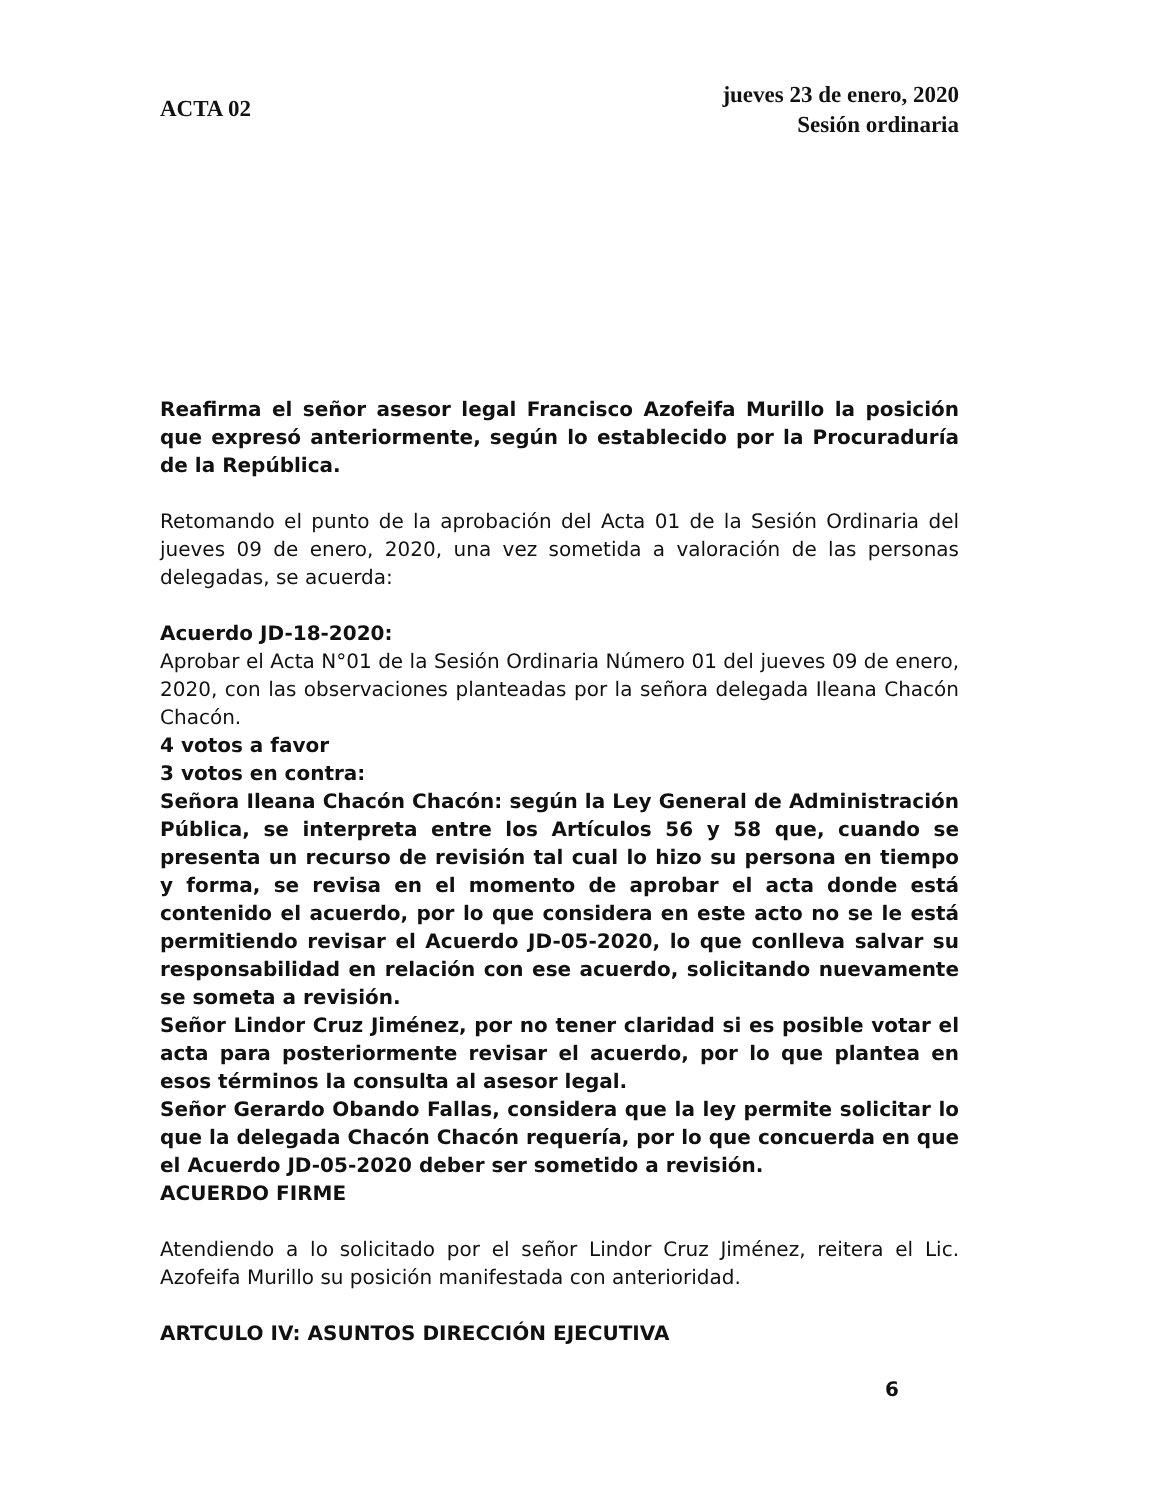ACTA 02
jueves 23 de enero, 2020
Sesión ordinaria
Reafirma el señor asesor legal Francisco Azofeifa Murillo la posición que expresó anteriormente, según lo establecido por la Procuraduría de la República.
Retomando el punto de la aprobación del Acta 01 de la Sesión Ordinaria del jueves 09 de enero, 2020, una vez sometida a valoración de las personas delegadas, se acuerda:
Acuerdo JD-18-2020:
Aprobar el Acta N°01 de la Sesión Ordinaria Número 01 del jueves 09 de enero, 2020, con las observaciones planteadas por la señora delegada Ileana Chacón Chacón.
4 votos a favor
3 votos en contra:
Señora Ileana Chacón Chacón: según la Ley General de Administración Pública, se interpreta entre los Artículos 56 y 58 que, cuando se presenta un recurso de revisión tal cual lo hizo su persona en tiempo y forma, se revisa en el momento de aprobar el acta donde está contenido el acuerdo, por lo que considera en este acto no se le está permitiendo revisar el Acuerdo JD-05-2020, lo que conlleva salvar su responsabilidad en relación con ese acuerdo, solicitando nuevamente se someta a revisión.
Señor Lindor Cruz Jiménez, por no tener claridad si es posible votar el acta para posteriormente revisar el acuerdo, por lo que plantea en esos términos la consulta al asesor legal.
Señor Gerardo Obando Fallas, considera que la ley permite solicitar lo que la delegada Chacón Chacón requería, por lo que concuerda en que el Acuerdo JD-05-2020 deber ser sometido a revisión.
ACUERDO FIRME
Atendiendo a lo solicitado por el señor Lindor Cruz Jiménez, reitera el Lic. Azofeifa Murillo su posición manifestada con anterioridad.
ARTCULO IV: ASUNTOS DIRECCIÓN EJECUTIVA
6